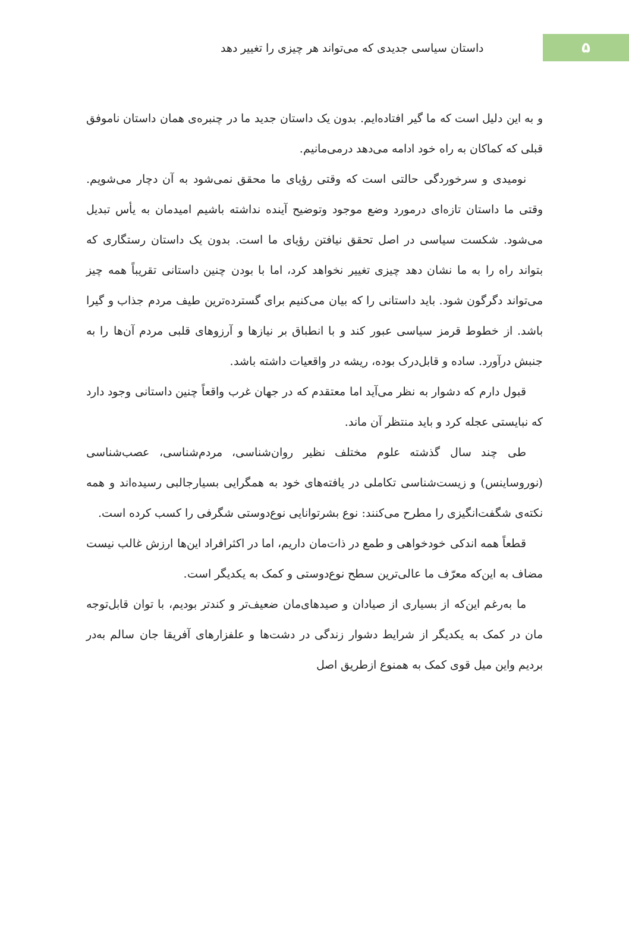۵
داستان سیاسی جدیدی که می‌تواند هر چیزی را تغییر دهد
و به این دلیل است که ما گیر افتاده‌ایم. بدون یک داستان جدید ما در چنبره‌ی همان داستان ناموفق قبلی که کماکان به راه خود ادامه می‌دهد درمی‌مانیم.
نومیدی و سرخوردگی حالتی است که وقتی رؤیای ما محقق نمی‌شود به آن دچار می‌شویم. وقتی ما داستان تازه‌ای درمورد وضع موجود وتوضیح آینده نداشته باشیم امیدمان به یأس تبدیل می‌شود. شکست سیاسی در اصل تحقق نیافتن رؤیای ما است. بدون یک داستان رستگاری که بتواند راه را به ما نشان دهد چیزی تغییر نخواهد کرد، اما با بودن چنین داستانی تقریباً همه چیز می‌تواند دگرگون شود. باید داستانی را که بیان می‌کنیم برای گسترده‌ترین طیف مردم جذاب و گیرا باشد. از خطوط قرمز سیاسی عبور کند و با انطباق بر نیازها و آرزوهای قلبی مردم آن‌ها را به جنبش درآورد. ساده و قابل‌درک بوده، ریشه در واقعیات داشته باشد.
قبول دارم که دشوار به نظر می‌آید اما معتقدم که در جهان غرب واقعاً چنین داستانی وجود دارد که نبایستی عجله کرد و باید منتظر آن ماند.
طی چند سال گذشته علوم مختلف نظیر روان‌شناسی، مردم‌شناسی، عصب‌شناسی (نوروساینس) و زیست‌شناسی تکاملی در یافته‌های خود به همگرایی بسیارجالبی رسیده‌اند و همه نکته‌ی شگفت‌انگیزی را مطرح می‌کنند: نوع بشرتوانایی نوع‌دوستی شگرفی را کسب کرده است.
قطعاً همه اندکی خودخواهی و طمع در ذات‌مان داریم، اما در اکثرافراد این‌ها ارزش غالب نیست مضاف به این‌که معرّف ما عالی‌ترین سطح نوع‌دوستی و کمک به یکدیگر است.
ما به‌رغم این‌که از بسیاری از صیادان و صیدهای‌مان ضعیف‌تر و کندتر بودیم، با توان قابل‌توجه مان در کمک به یکدیگر از شرایط دشوار زندگی در دشت‌ها و علفزارهای آفریقا جان سالم به‌در بردیم واین میل قوی کمک به همنوع ازطریق اصل